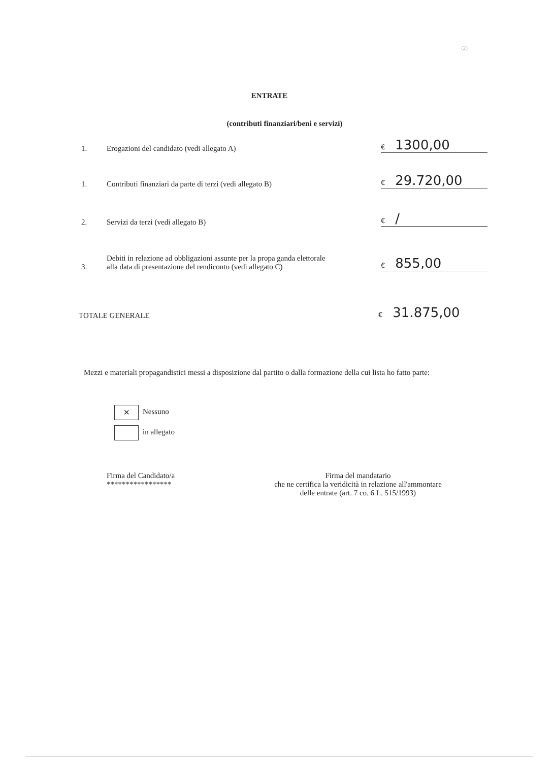(2)
ENTRATE
(contributi finanziari/beni e servizi)
1.
Erogazioni del candidato (vedi allegato A)
€ 1300,00
1.
Contributi finanziari da parte di terzi (vedi allegato B)
€ 29.720,00
2.
Servizi da terzi (vedi allegato B)
€ /
3.
Debiti in relazione ad obbligazioni assunte per la propa ganda elettorale alla data di presentazione del rendiconto (vedi allegato C)
€ 855,00
TOTALE GENERALE
€ 31.875,00
Mezzi e materiali propagandistici messi a disposizione dal partito o dalla formazione della cui lista ho fatto parte:
✕ Nessuno
in allegato
Firma del Candidato/a
*****************
Firma del mandatario
che ne certifica la veridicità in relazione all'ammontare
delle entrate (art. 7 co. 6 L. 515/1993)